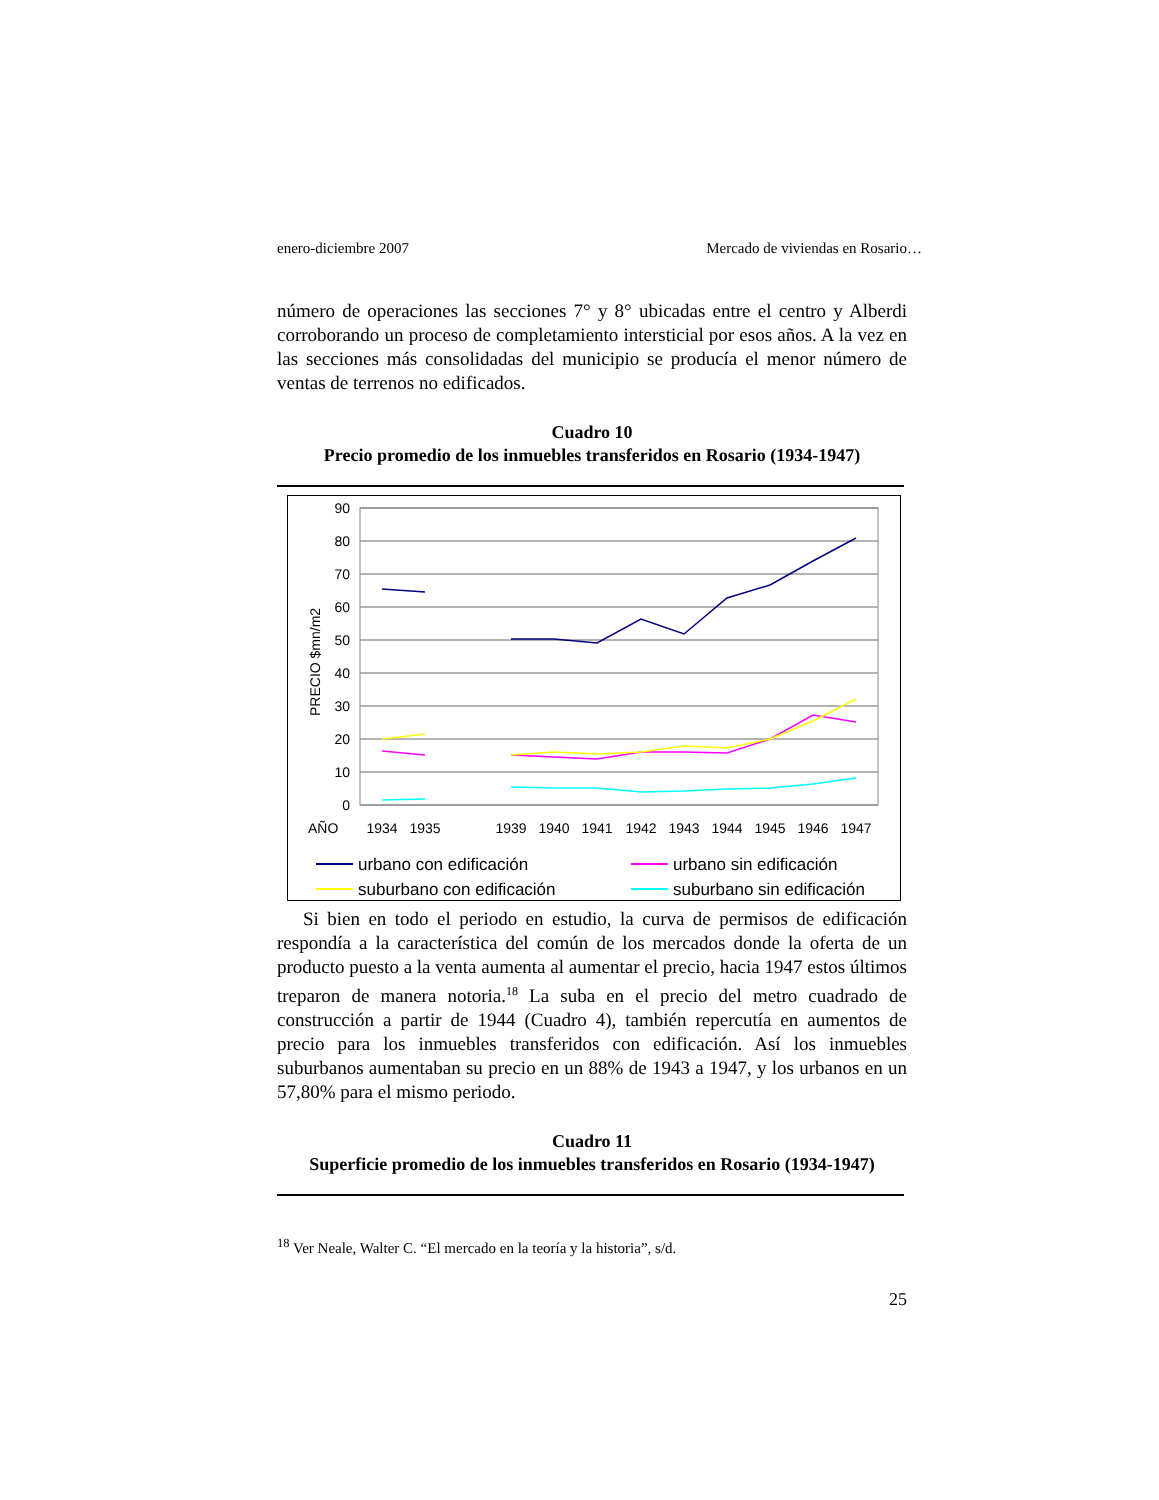enero-diciembre 2007 Mercado de viviendas en Rosario…
número de operaciones las secciones 7° y 8° ubicadas entre el centro y Alberdi corroborando un proceso de completamiento intersticial por esos años. A la vez en las secciones más consolidadas del municipio se producía el menor número de ventas de terrenos no edificados.
Cuadro 10
Precio promedio de los inmuebles transferidos en Rosario (1934-1947)
90
80
70
60
50
40
30
20
10
0
PRECIO $mn/m2
AÑO
1934
1935
1939
1940
1941
1942
1943
1944
1945
1946
1947
urbano con edificación
urbano sin edificación
suburbano con edificación
suburbano sin edificación
Si bien en todo el periodo en estudio, la curva de permisos de edificación respondía a la característica del común de los mercados donde la oferta de un producto puesto a la venta aumenta al aumentar el precio, hacia 1947 estos últimos treparon de manera notoria.<sup>18</sup> La suba en el precio del metro cuadrado de construcción a partir de 1944 (Cuadro 4), también repercutía en aumentos de precio para los inmuebles transferidos con edificación. Así los inmuebles suburbanos aumentaban su precio en un 88% de 1943 a 1947, y los urbanos en un 57,80% para el mismo periodo.
Cuadro 11
Superficie promedio de los inmuebles transferidos en Rosario (1934-1947)
<sup>18</sup> Ver Neale, Walter C. “El mercado en la teoría y la historia”, s/d.
25